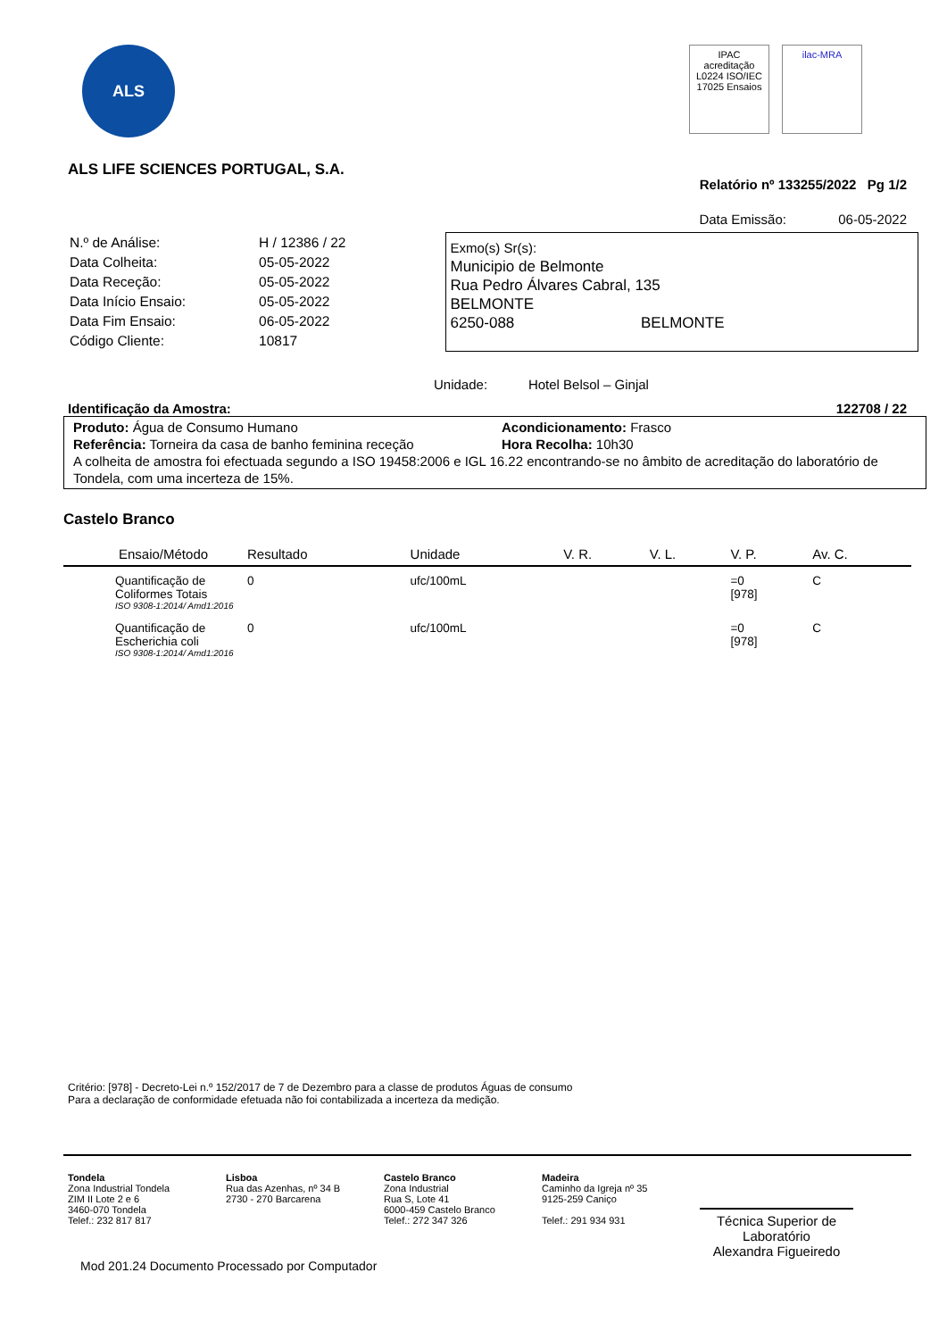ALS
IPAC acreditação L0224 ISO/IEC 17025 Ensaios
ilac-MRA
ALS LIFE SCIENCES PORTUGAL, S.A.
Relatório nº 133255/2022 Pg 1/2
Data Emissão: 06-05-2022
| N.º de Análise: | H / 12386 / 22 |
| Data Colheita: | 05-05-2022 |
| Data Receção: | 05-05-2022 |
| Data Início Ensaio: | 05-05-2022 |
| Data Fim Ensaio: | 06-05-2022 |
| Código Cliente: | 10817 |
Exmo(s) Sr(s):
Municipio de Belmonte
Rua Pedro Álvares Cabral, 135
BELMONTE
6250-088 BELMONTE
Unidade: Hotel Belsol – Ginjal
Identificação da Amostra: 122708 / 22
Produto: Água de Consumo Humano Acondicionamento: Frasco
Referência: Torneira da casa de banho feminina receção Hora Recolha: 10h30
A colheita de amostra foi efectuada segundo a ISO 19458:2006 e IGL 16.22 encontrando-se no âmbito de acreditação do laboratório de Tondela, com uma incerteza de 15%.
Castelo Branco
| Ensaio/Método | Resultado | Unidade | V. R. | V. L. | V. P. | Av. C. |
| --- | --- | --- | --- | --- | --- | --- |
| Quantificação de Coliformes Totais ISO 9308-1:2014/ Amd1:2016 | 0 | ufc/100mL | | | =0 [978] | C |
| Quantificação de Escherichia coli ISO 9308-1:2014/ Amd1:2016 | 0 | ufc/100mL | | | =0 [978] | C |
Critério: [978] - Decreto-Lei n.º 152/2017 de 7 de Dezembro para a classe de produtos Águas de consumo
Para a declaração de conformidade efetuada não foi contabilizada a incerteza da medição.
Tondela
Zona Industrial Tondela
ZIM II Lote 2 e 6
3460-070 Tondela
Telef.: 232 817 817
Lisboa
Rua das Azenhas, nº 34 B
2730 - 270 Barcarena
Castelo Branco
Zona Industrial
Rua S, Lote 41
6000-459 Castelo Branco
Telef.: 272 347 326
Madeira
Caminho da Igreja nº 35
9125-259 Caniço
Telef.: 291 934 931
Técnica Superior de Laboratório
Alexandra Figueiredo
Mod 201.24 Documento Processado por Computador